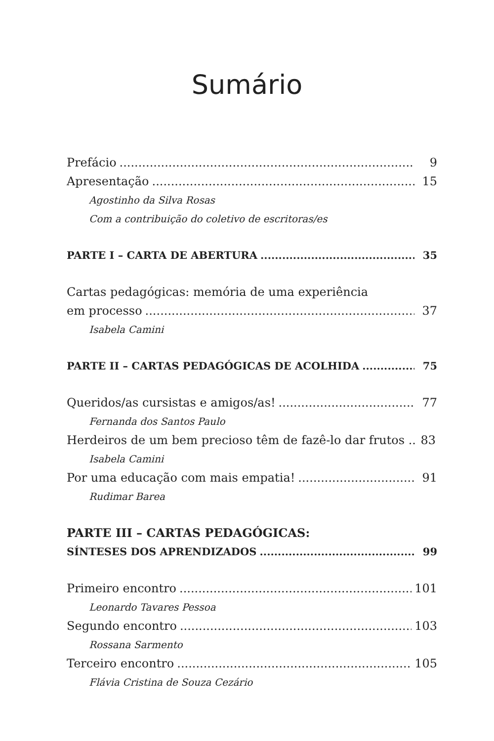Sumário
Prefácio 9
Apresentação 15
Agostinho da Silva Rosas
Com a contribuição do coletivo de escritoras/es
PARTE I – CARTA DE ABERTURA 35
Cartas pedagógicas: memória de uma experiência
em processo 37
Isabela Camini
PARTE II – CARTAS PEDAGÓGICAS DE ACOLHIDA 75
Queridos/as cursistas e amigos/as! 77
Fernanda dos Santos Paulo
Herdeiros de um bem precioso têm de fazê-lo dar frutos .. 83
Isabela Camini
Por uma educação com mais empatia! 91
Rudimar Barea
PARTE III – CARTAS PEDAGÓGICAS:
SÍNTESES DOS APRENDIZADOS 99
Primeiro encontro 101
Leonardo Tavares Pessoa
Segundo encontro 103
Rossana Sarmento
Terceiro encontro 105
Flávia Cristina de Souza Cezário